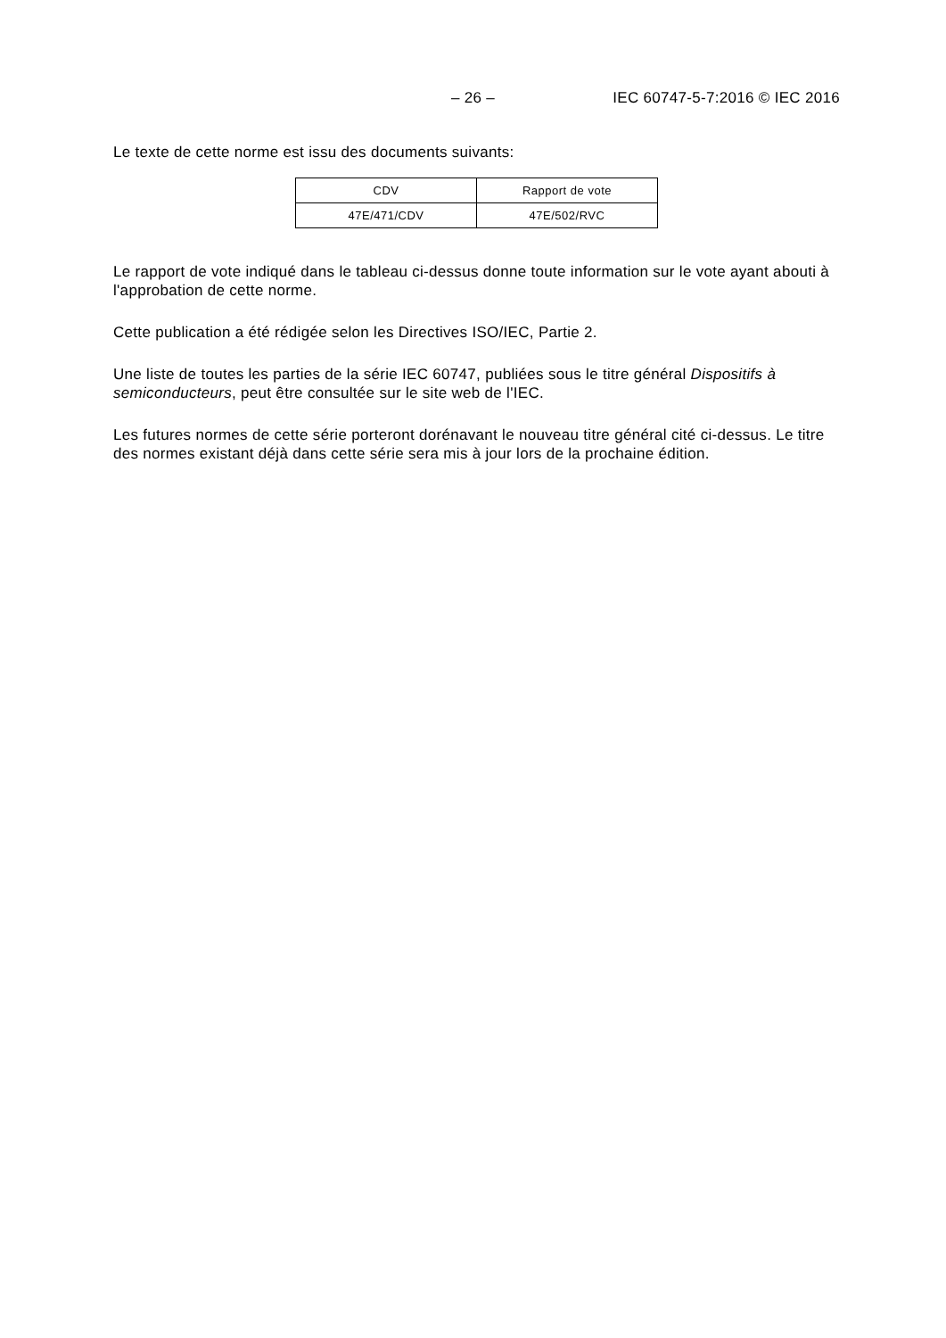– 26 – IEC 60747-5-7:2016 © IEC 2016
Le texte de cette norme est issu des documents suivants:
| CDV | Rapport de vote |
| --- | --- |
| 47E/471/CDV | 47E/502/RVC |
Le rapport de vote indiqué dans le tableau ci-dessus donne toute information sur le vote ayant abouti à l'approbation de cette norme.
Cette publication a été rédigée selon les Directives ISO/IEC, Partie 2.
Une liste de toutes les parties de la série IEC 60747, publiées sous le titre général Dispositifs à semiconducteurs, peut être consultée sur le site web de l'IEC.
Les futures normes de cette série porteront dorénavant le nouveau titre général cité ci-dessus. Le titre des normes existant déjà dans cette série sera mis à jour lors de la prochaine édition.